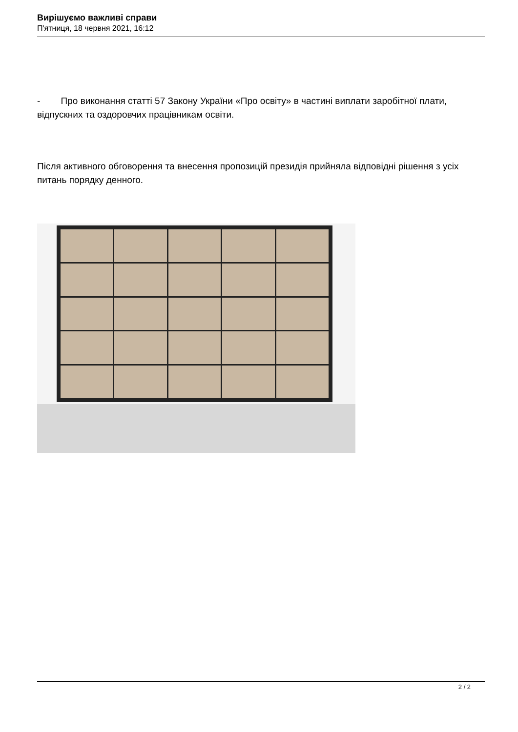Вирішуємо важливі справи
П'ятниця, 18 червня 2021, 16:12
- Про виконання статті 57 Закону України «Про освіту» в частині виплати заробітної плати, відпускних та оздоровчих працівникам освіти.
Після активного обговорення та внесення пропозицій президія прийняла відповідні рішення з усіх питань порядку денного.
2 / 2